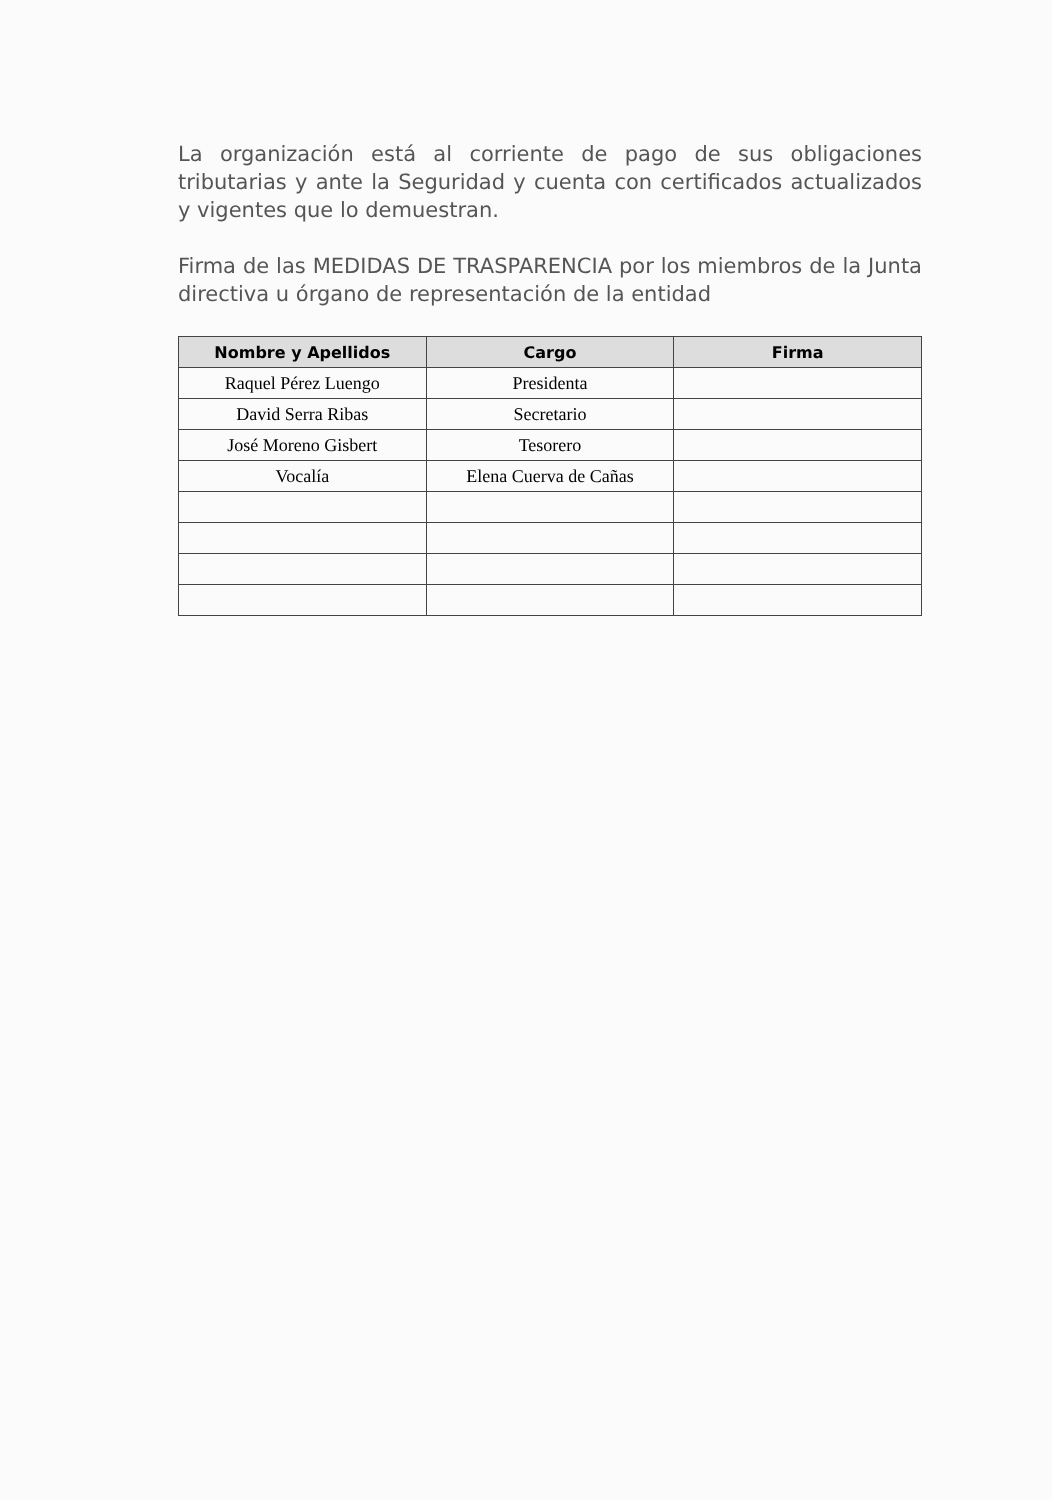La organización está al corriente de pago de sus obligaciones tributarias y ante la Seguridad y cuenta con certificados actualizados y vigentes que lo demuestran.
Firma de las MEDIDAS DE TRASPARENCIA por los miembros de la Junta directiva u órgano de representación de la entidad
| Nombre y Apellidos | Cargo | Firma |
| --- | --- | --- |
| Raquel Pérez Luengo | Presidenta | |
| David Serra Ribas | Secretario | |
| José Moreno Gisbert | Tesorero | |
| Vocalía | Elena Cuerva de Cañas | |